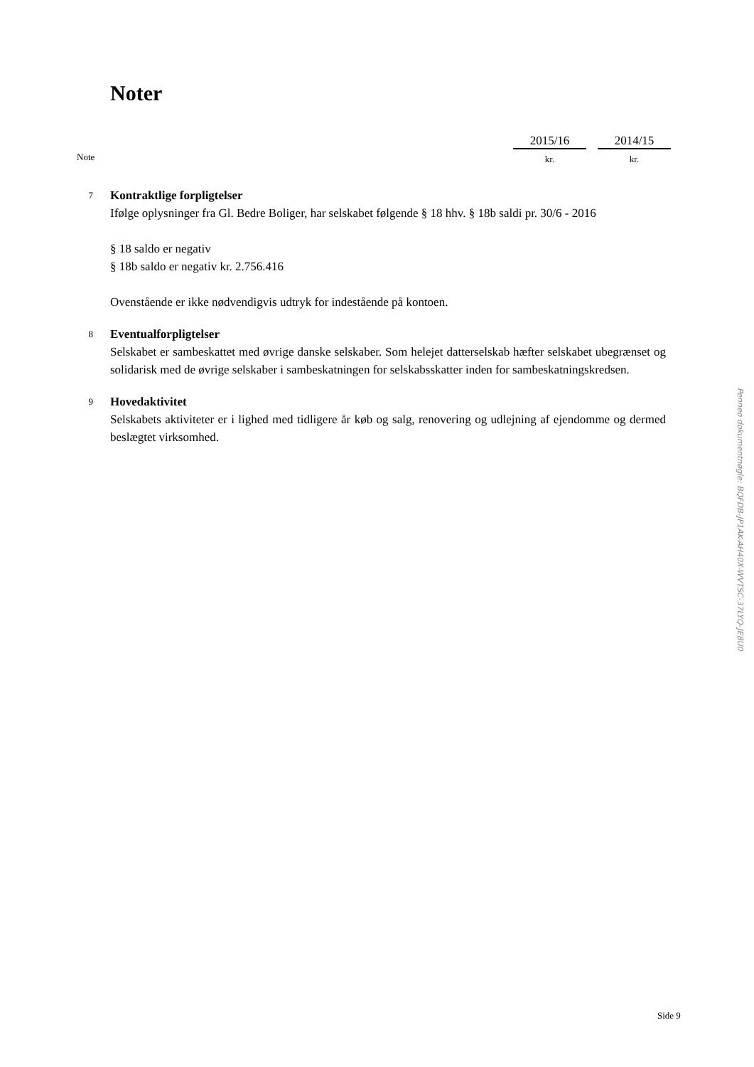Noter
| | 2015/16 | | 2014/15 |
| Note | kr. | | kr. |
7
Kontraktlige forpligtelser
Ifølge oplysninger fra Gl. Bedre Boliger, har selskabet følgende § 18 hhv. § 18b saldi pr. 30/6 - 2016
§ 18 saldo er negativ
§ 18b saldo er negativ kr. 2.756.416
Ovenstående er ikke nødvendigvis udtryk for indestående på kontoen.
8
Eventualforpligtelser
Selskabet er sambeskattet med øvrige danske selskaber. Som helejet datterselskab hæfter selskabet ubegrænset og solidarisk med de øvrige selskaber i sambeskatningen for selskabsskatter inden for sambeskatningskredsen.
9
Hovedaktivitet
Selskabets aktiviteter er i lighed med tidligere år køb og salg, renovering og udlejning af ejendomme og dermed beslægtet virksomhed.
Side 9
Penneo dokumentnøgle: BQFDB-JP1AK-AH40X-WVTSC-37LYQ-JE8U0